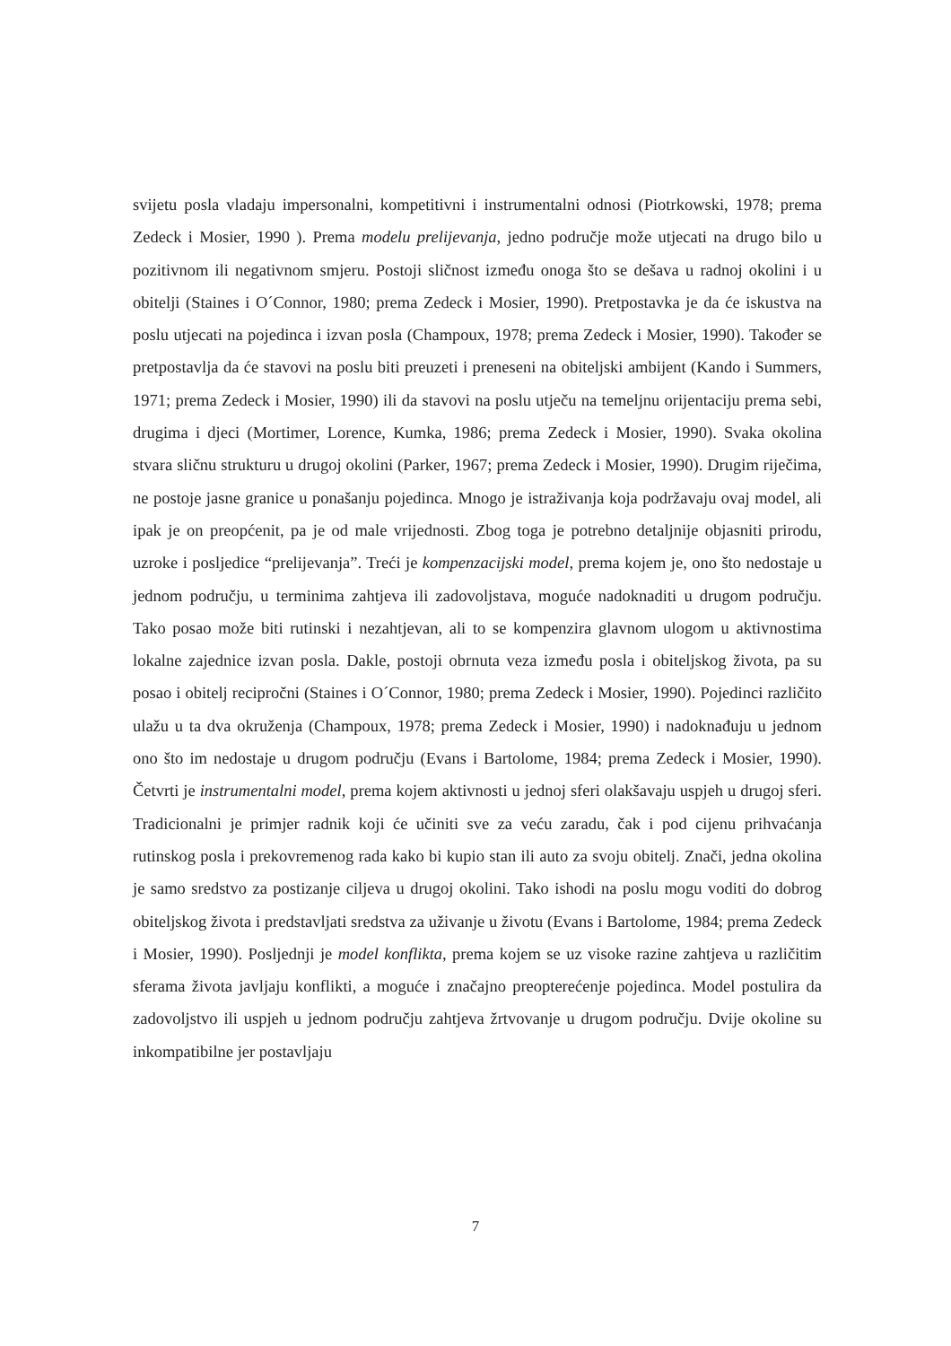svijetu posla vladaju impersonalni, kompetitivni i instrumentalni odnosi (Piotrkowski, 1978; prema Zedeck i Mosier, 1990 ). Prema modelu prelijevanja, jedno područje može utjecati na drugo bilo u pozitivnom ili negativnom smjeru. Postoji sličnost između onoga što se dešava u radnoj okolini i u obitelji (Staines i O´Connor, 1980; prema Zedeck i Mosier, 1990). Pretpostavka je da će iskustva na poslu utjecati na pojedinca i izvan posla (Champoux, 1978; prema Zedeck i Mosier, 1990). Također se pretpostavlja da će stavovi na poslu biti preuzeti i preneseni na obiteljski ambijent (Kando i Summers, 1971; prema Zedeck i Mosier, 1990) ili da stavovi na poslu utječu na temeljnu orijentaciju prema sebi, drugima i djeci (Mortimer, Lorence, Kumka, 1986; prema Zedeck i Mosier, 1990). Svaka okolina stvara sličnu strukturu u drugoj okolini (Parker, 1967; prema Zedeck i Mosier, 1990). Drugim riječima, ne postoje jasne granice u ponašanju pojedinca. Mnogo je istraživanja koja podržavaju ovaj model, ali ipak je on preopćenit, pa je od male vrijednosti. Zbog toga je potrebno detaljnije objasniti prirodu, uzroke i posljedice “prelijevanja”. Treći je kompenzacijski model, prema kojem je, ono što nedostaje u jednom području, u terminima zahtjeva ili zadovoljstava, moguće nadoknaditi u drugom području. Tako posao može biti rutinski i nezahtjevan, ali to se kompenzira glavnom ulogom u aktivnostima lokalne zajednice izvan posla. Dakle, postoji obrnuta veza između posla i obiteljskog života, pa su posao i obitelj recipročni (Staines i O´Connor, 1980; prema Zedeck i Mosier, 1990). Pojedinci različito ulažu u ta dva okruženja (Champoux, 1978; prema Zedeck i Mosier, 1990) i nadoknađuju u jednom ono što im nedostaje u drugom području (Evans i Bartolome, 1984; prema Zedeck i Mosier, 1990). Četvrti je instrumentalni model, prema kojem aktivnosti u jednoj sferi olakšavaju uspjeh u drugoj sferi. Tradicionalni je primjer radnik koji će učiniti sve za veću zaradu, čak i pod cijenu prihvaćanja rutinskog posla i prekovremenog rada kako bi kupio stan ili auto za svoju obitelj. Znači, jedna okolina je samo sredstvo za postizanje ciljeva u drugoj okolini. Tako ishodi na poslu mogu voditi do dobrog obiteljskog života i predstavljati sredstva za uživanje u životu (Evans i Bartolome, 1984; prema Zedeck i Mosier, 1990). Posljednji je model konflikta, prema kojem se uz visoke razine zahtjeva u različitim sferama života javljaju konflikti, a moguće i značajno preopterećenje pojedinca. Model postulira da zadovoljstvo ili uspjeh u jednom području zahtjeva žrtvovanje u drugom području. Dvije okoline su inkompatibilne jer postavljaju
7